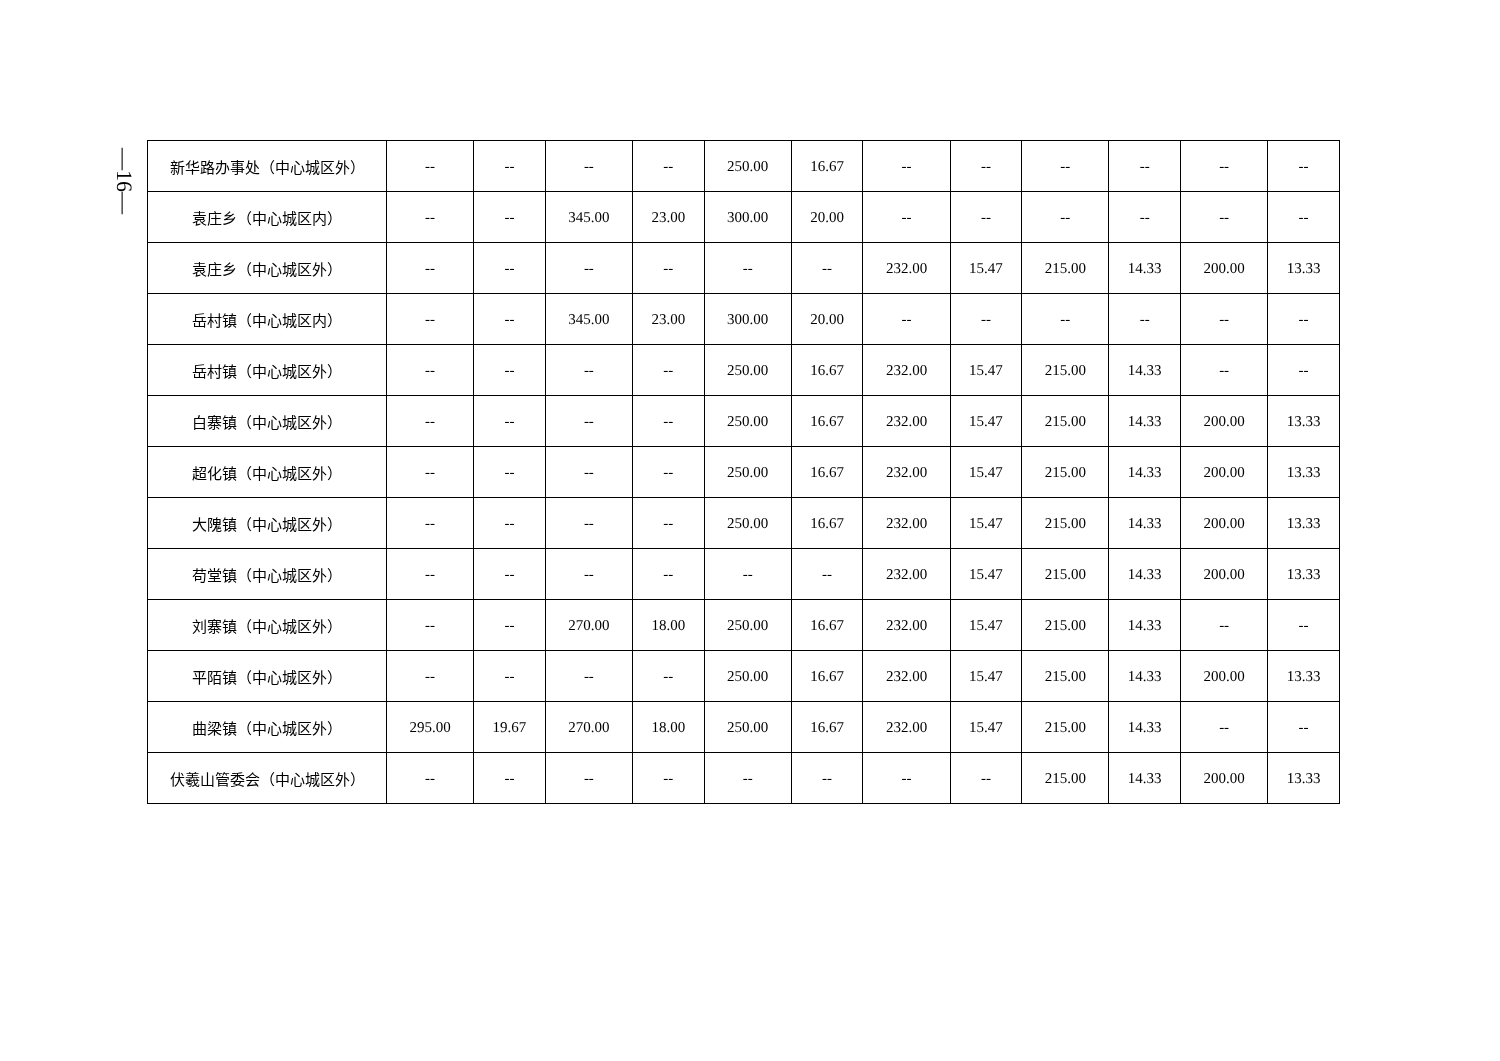—16—
| 新华路办事处（中心城区外） | -- | -- | -- | -- | 250.00 | 16.67 | -- | -- | -- | -- | -- | -- |
| 袁庄乡（中心城区内） | -- | -- | 345.00 | 23.00 | 300.00 | 20.00 | -- | -- | -- | -- | -- | -- |
| 袁庄乡（中心城区外） | -- | -- | -- | -- | -- | -- | 232.00 | 15.47 | 215.00 | 14.33 | 200.00 | 13.33 |
| 岳村镇（中心城区内） | -- | -- | 345.00 | 23.00 | 300.00 | 20.00 | -- | -- | -- | -- | -- | -- |
| 岳村镇（中心城区外） | -- | -- | -- | -- | 250.00 | 16.67 | 232.00 | 15.47 | 215.00 | 14.33 | -- | -- |
| 白寨镇（中心城区外） | -- | -- | -- | -- | 250.00 | 16.67 | 232.00 | 15.47 | 215.00 | 14.33 | 200.00 | 13.33 |
| 超化镇（中心城区外） | -- | -- | -- | -- | 250.00 | 16.67 | 232.00 | 15.47 | 215.00 | 14.33 | 200.00 | 13.33 |
| 大隗镇（中心城区外） | -- | -- | -- | -- | 250.00 | 16.67 | 232.00 | 15.47 | 215.00 | 14.33 | 200.00 | 13.33 |
| 苟堂镇（中心城区外） | -- | -- | -- | -- | -- | -- | 232.00 | 15.47 | 215.00 | 14.33 | 200.00 | 13.33 |
| 刘寨镇（中心城区外） | -- | -- | 270.00 | 18.00 | 250.00 | 16.67 | 232.00 | 15.47 | 215.00 | 14.33 | -- | -- |
| 平陌镇（中心城区外） | -- | -- | -- | -- | 250.00 | 16.67 | 232.00 | 15.47 | 215.00 | 14.33 | 200.00 | 13.33 |
| 曲梁镇（中心城区外） | 295.00 | 19.67 | 270.00 | 18.00 | 250.00 | 16.67 | 232.00 | 15.47 | 215.00 | 14.33 | -- | -- |
| 伏羲山管委会（中心城区外） | -- | -- | -- | -- | -- | -- | -- | -- | 215.00 | 14.33 | 200.00 | 13.33 |